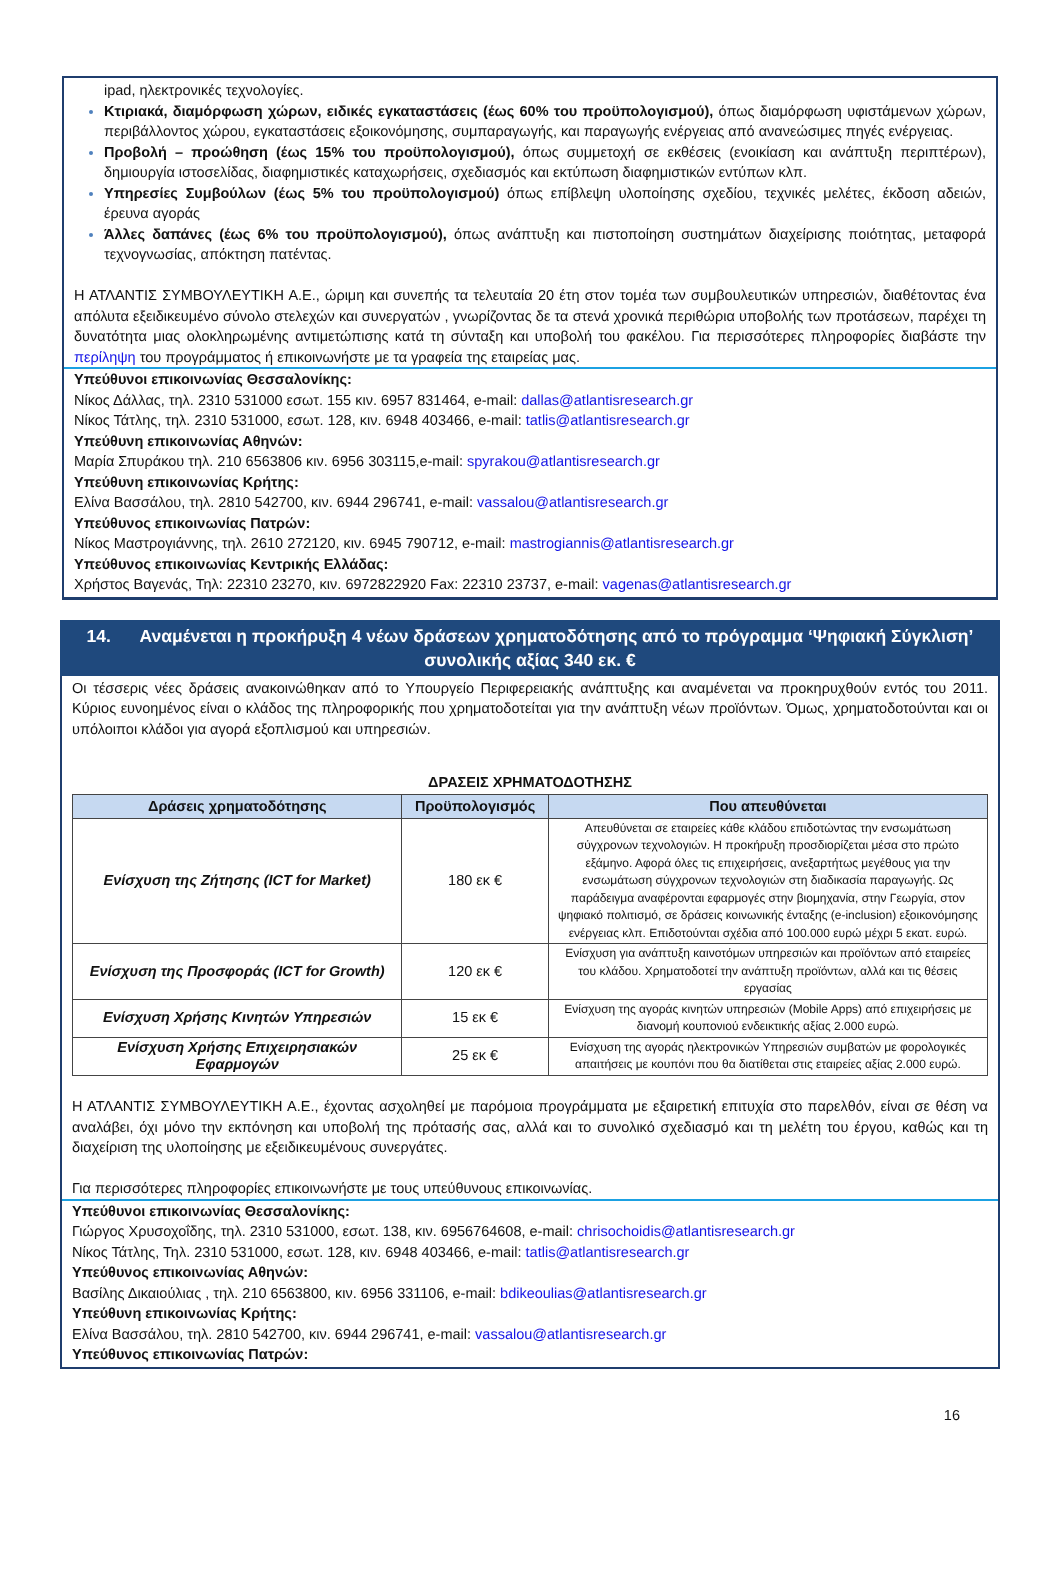ipad, ηλεκτρονικές τεχνολογίες.
Κτιριακά, διαμόρφωση χώρων, ειδικές εγκαταστάσεις (έως 60% του προϋπολογισμού), όπως διαμόρφωση υφιστάμενων χώρων, περιβάλλοντος χώρου, εγκαταστάσεις εξοικονόμησης, συμπαραγωγής, και παραγωγής ενέργειας από ανανεώσιμες πηγές ενέργειας.
Προβολή – προώθηση (έως 15% του προϋπολογισμού), όπως συμμετοχή σε εκθέσεις (ενοικίαση και ανάπτυξη περιπτέρων), δημιουργία ιστοσελίδας, διαφημιστικές καταχωρήσεις, σχεδιασμός και εκτύπωση διαφημιστικών εντύπων κλπ.
Υπηρεσίες Συμβούλων (έως 5% του προϋπολογισμού) όπως επίβλεψη υλοποίησης σχεδίου, τεχνικές μελέτες, έκδοση αδειών, έρευνα αγοράς
Άλλες δαπάνες (έως 6% του προϋπολογισμού), όπως ανάπτυξη και πιστοποίηση συστημάτων διαχείρισης ποιότητας, μεταφορά τεχνογνωσίας, απόκτηση πατέντας.
Η ΑΤΛΑΝΤΙΣ ΣΥΜΒΟΥΛΕΥΤΙΚΗ Α.Ε., ώριμη και συνεπής τα τελευταία 20 έτη στον τομέα των συμβουλευτικών υπηρεσιών, διαθέτοντας ένα απόλυτα εξειδικευμένο σύνολο στελεχών και συνεργατών , γνωρίζοντας δε τα στενά χρονικά περιθώρια υποβολής των προτάσεων, παρέχει τη δυνατότητα μιας ολοκληρωμένης αντιμετώπισης κατά τη σύνταξη και υποβολή του φακέλου. Για περισσότερες πληροφορίες διαβάστε την περίληψη του προγράμματος ή επικοινωνήστε με τα γραφεία της εταιρείας μας.
Υπεύθυνοι επικοινωνίας Θεσσαλονίκης:
Νίκος Δάλλας, τηλ. 2310 531000 εσωτ. 155 κιν. 6957 831464, e-mail: dallas@atlantisresearch.gr
Νίκος Τάτλης, τηλ. 2310 531000, εσωτ. 128, κιν. 6948 403466, e-mail: tatlis@atlantisresearch.gr
Υπεύθυνη επικοινωνίας Αθηνών:
Μαρία Σπυράκου τηλ. 210 6563806 κιν. 6956 303115,e-mail: spyrakou@atlantisresearch.gr
Υπεύθυνη επικοινωνίας Κρήτης:
Ελίνα Βασσάλου, τηλ. 2810 542700, κιν. 6944 296741, e-mail: vassalou@atlantisresearch.gr
Υπεύθυνος επικοινωνίας Πατρών:
Νίκος Μαστρογιάννης, τηλ. 2610 272120, κιν. 6945 790712, e-mail: mastrogiannis@atlantisresearch.gr
Υπεύθυνος επικοινωνίας Κεντρικής Ελλάδας:
Χρήστος Βαγενάς, Τηλ: 22310 23270, κιν. 6972822920 Fax: 22310 23737, e-mail: vagenas@atlantisresearch.gr
14. Αναμένεται η προκήρυξη 4 νέων δράσεων χρηματοδότησης από το πρόγραμμα ‘Ψηφιακή Σύγκλιση’ συνολικής αξίας 340 εκ. €
Οι τέσσερις νέες δράσεις ανακοινώθηκαν από το Υπουργείο Περιφερειακής ανάπτυξης και αναμένεται να προκηρυχθούν εντός του 2011. Κύριος ευνοημένος είναι ο κλάδος της πληροφορικής που χρηματοδοτείται για την ανάπτυξη νέων προϊόντων. Όμως, χρηματοδοτούνται και οι υπόλοιποι κλάδοι για αγορά εξοπλισμού και υπηρεσιών.
ΔΡΑΣΕΙΣ ΧΡΗΜΑΤΟΔΟΤΗΣΗΣ
| Δράσεις χρηματοδότησης | Προϋπολογισμός | Που απευθύνεται |
| --- | --- | --- |
| Ενίσχυση της Ζήτησης (ICT for Market) | 180 εκ € | Απευθύνεται σε εταιρείες κάθε κλάδου επιδοτώντας την ενσωμάτωση σύγχρονων τεχνολογιών. Η προκήρυξη προσδιορίζεται μέσα στο πρώτο εξάμηνο. Αφορά όλες τις επιχειρήσεις, ανεξαρτήτως μεγέθους για την ενσωμάτωση σύγχρονων τεχνολογιών στη διαδικασία παραγωγής. Ως παράδειγμα αναφέρονται εφαρμογές στην βιομηχανία, στην Γεωργία, στον ψηφιακό πολιτισμό, σε δράσεις κοινωνικής ένταξης (e-inclusion) εξοικονόμησης ενέργειας κλπ. Επιδοτούνται σχέδια από 100.000 ευρώ μέχρι 5 εκατ. ευρώ. |
| Ενίσχυση της Προσφοράς (ICT for Growth) | 120 εκ € | Ενίσχυση για ανάπτυξη καινοτόμων υπηρεσιών και προϊόντων από εταιρείες του κλάδου. Χρηματοδοτεί την ανάπτυξη προϊόντων, αλλά και τις θέσεις εργασίας |
| Ενίσχυση Χρήσης Κινητών Υπηρεσιών | 15 εκ € | Ενίσχυση της αγοράς κινητών υπηρεσιών (Mobile Apps) από επιχειρήσεις με διανομή κουπονιού ενδεικτικής αξίας 2.000 ευρώ. |
| Ενίσχυση Χρήσης Επιχειρησιακών Εφαρμογών | 25 εκ € | Ενίσχυση της αγοράς ηλεκτρονικών Υπηρεσιών συμβατών με φορολογικές απαιτήσεις με κουπόνι που θα διατίθεται στις εταιρείες αξίας 2.000 ευρώ. |
Η ΑΤΛΑΝΤΙΣ ΣΥΜΒΟΥΛΕΥΤΙΚΗ Α.Ε., έχοντας ασχοληθεί με παρόμοια προγράμματα με εξαιρετική επιτυχία στο παρελθόν, είναι σε θέση να αναλάβει, όχι μόνο την εκπόνηση και υποβολή της πρότασής σας, αλλά και το συνολικό σχεδιασμό και τη μελέτη του έργου, καθώς και τη διαχείριση της υλοποίησης με εξειδικευμένους συνεργάτες.
Για περισσότερες πληροφορίες επικοινωνήστε με τους υπεύθυνους επικοινωνίας.
Υπεύθυνοι επικοινωνίας Θεσσαλονίκης:
Γιώργος Χρυσοχοΐδης, τηλ. 2310 531000, εσωτ. 138, κιν. 6956764608, e-mail: chrisochoidis@atlantisresearch.gr
Νίκος Τάτλης, Τηλ. 2310 531000, εσωτ. 128, κιν. 6948 403466, e-mail: tatlis@atlantisresearch.gr
Υπεύθυνος επικοινωνίας Αθηνών:
Βασίλης Δικαιούλιας , τηλ. 210 6563800, κιν. 6956 331106, e-mail: bdikeoulias@atlantisresearch.gr
Υπεύθυνη επικοινωνίας Κρήτης:
Ελίνα Βασσάλου, τηλ. 2810 542700, κιν. 6944 296741, e-mail: vassalou@atlantisresearch.gr
Υπεύθυνος επικοινωνίας Πατρών:
16